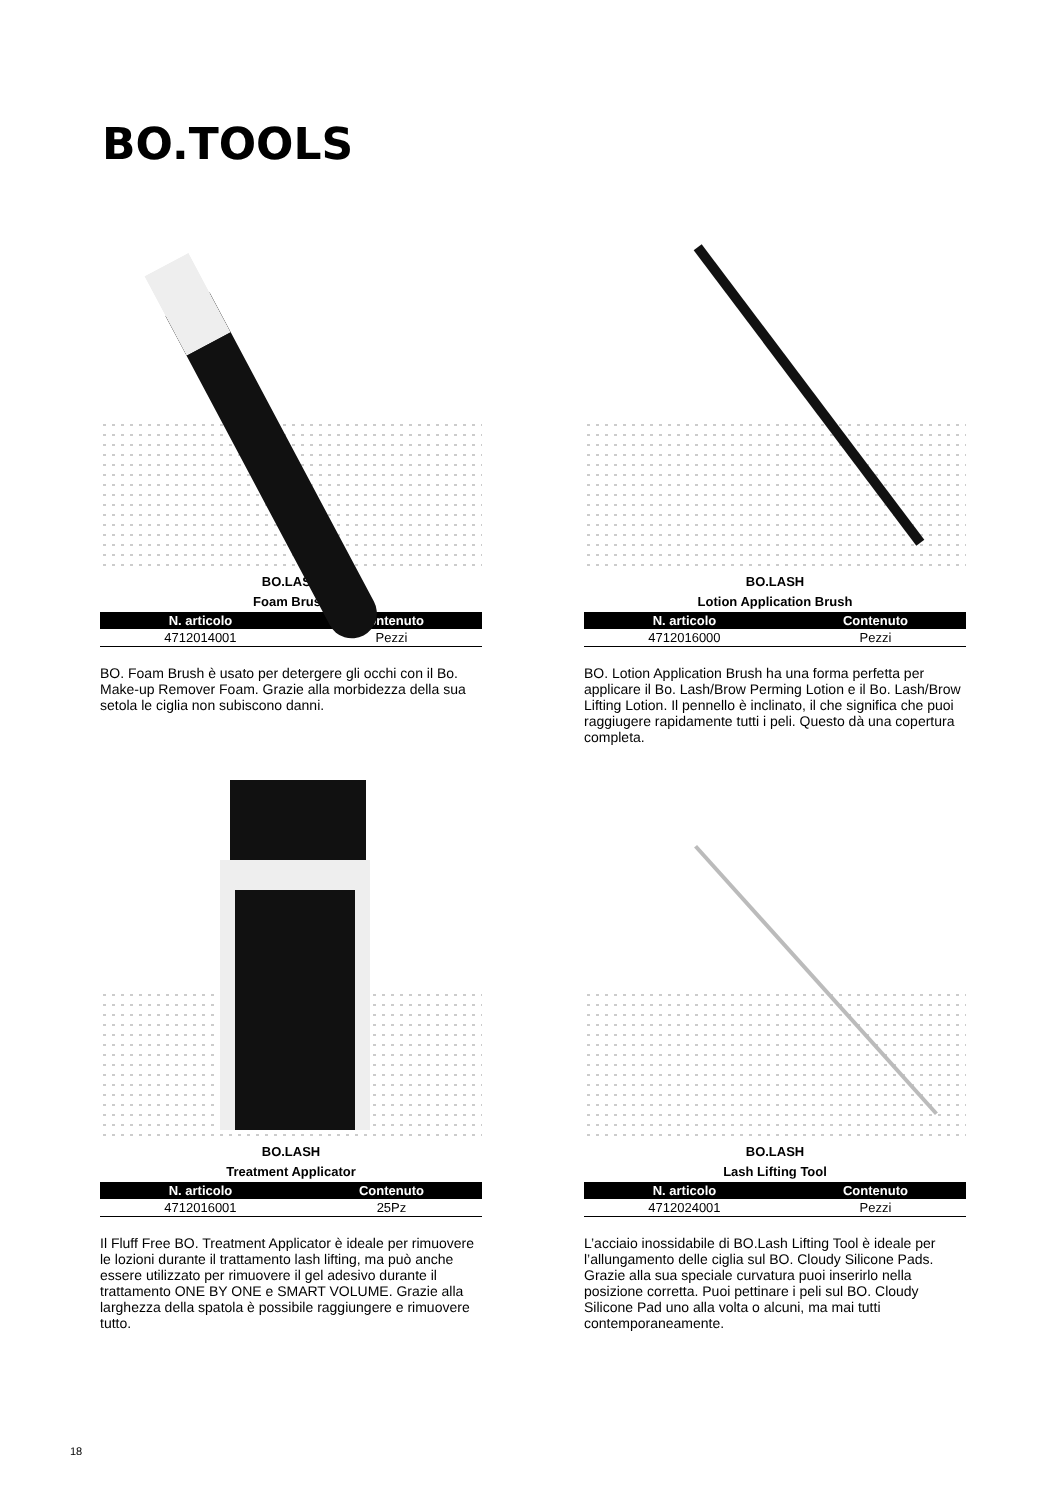BO.TOOLS
BO.LASH
Foam Brush
| N. articolo | Contenuto |
| --- | --- |
| 4712014001 | Pezzi |
BO. Foam Brush è usato per detergere gli occhi con il Bo. Make-up Remover Foam. Grazie alla morbidezza della sua setola le ciglia non subiscono danni.
BO.LASH
Lotion Application Brush
| N. articolo | Contenuto |
| --- | --- |
| 4712016000 | Pezzi |
BO. Lotion Application Brush ha una forma perfetta per applicare il Bo. Lash/Brow Perming Lotion e il Bo. Lash/Brow Lifting Lotion. Il pennello è inclinato, il che significa che puoi raggiugere rapidamente tutti i peli. Questo dà una copertura completa.
BO.LASH
Treatment Applicator
| N. articolo | Contenuto |
| --- | --- |
| 4712016001 | 25Pz |
Il Fluff Free BO. Treatment Applicator è ideale per rimuovere le lozioni durante il trattamento lash lifting, ma può anche essere utilizzato per rimuovere il gel adesivo durante il trattamento ONE BY ONE e SMART VOLUME. Grazie alla larghezza della spatola è possibile raggiungere e rimuovere tutto.
BO.LASH
Lash Lifting Tool
| N. articolo | Contenuto |
| --- | --- |
| 4712024001 | Pezzi |
L’acciaio inossidabile di BO.Lash Lifting Tool è ideale per l’allungamento delle ciglia sul BO. Cloudy Silicone Pads. Grazie alla sua speciale curvatura puoi inserirlo nella posizione corretta. Puoi pettinare i peli sul BO. Cloudy Silicone Pad uno alla volta o alcuni, ma mai tutti contemporaneamente.
18